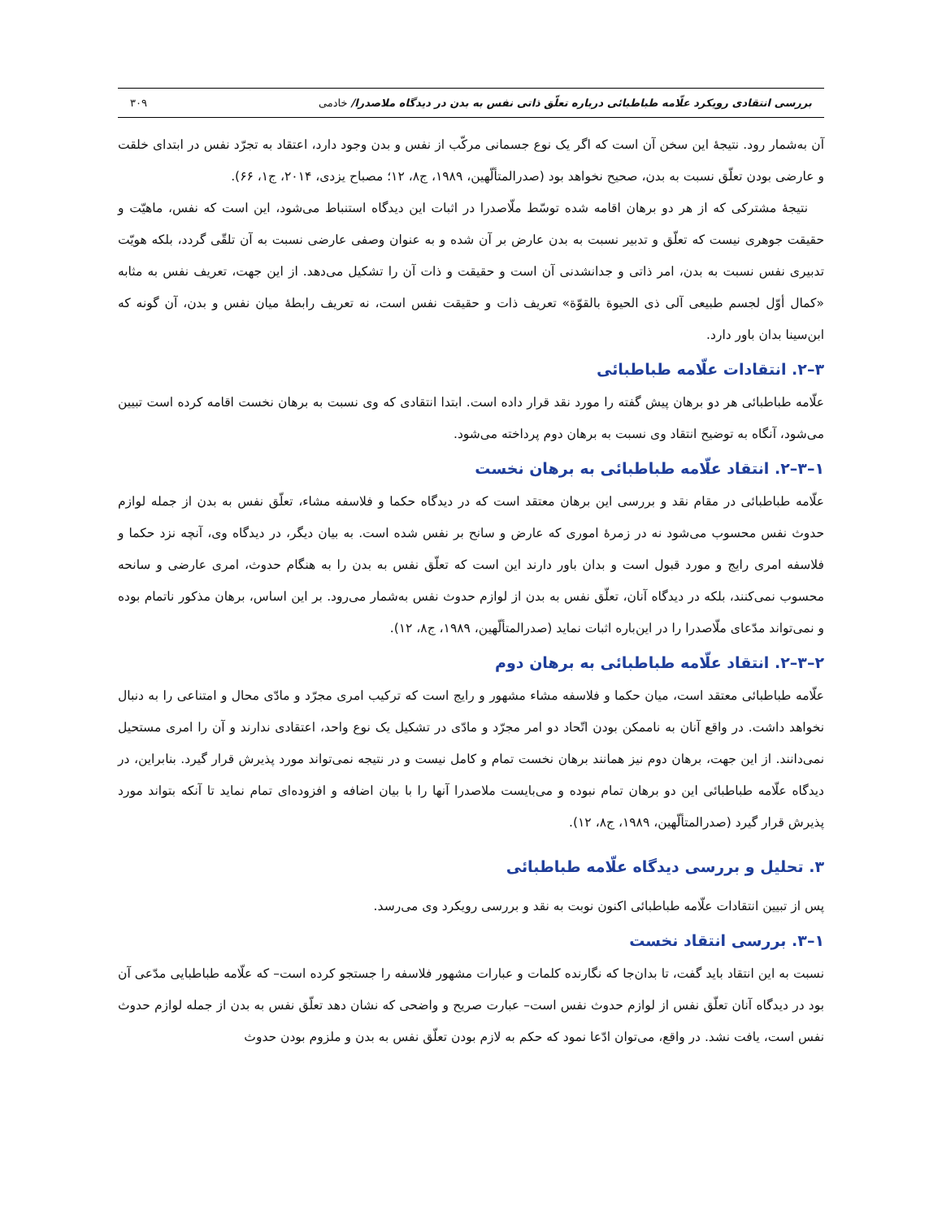بررسی انتقادی رویکرد علّامه طباطبائی درباره تعلّق ذاتی نفس به بدن در دیدگاه ملاصدرا/ خادمی ۳۰۹
آن به‌شمار رود. نتیجهٔ این سخن آن است که اگر یک نوع جسمانی مرکّب از نفس و بدن وجود دارد، اعتقاد به تجرّد نفس در ابتدای خلقت و عارضی بودن تعلّق نسبت به بدن، صحیح نخواهد بود (صدرالمتألّهین، ۱۹۸۹، ج۸، ۱۲؛ مصباح یزدی، ۲۰۱۴، ج۱، ۶۶).
نتیجهٔ مشترکی که از هر دو برهان اقامه شده توسّط ملّاصدرا در اثبات این دیدگاه استنباط می‌شود، این است که نفس، ماهیّت و حقیقت جوهری نیست که تعلّق و تدبیر نسبت به بدن عارض بر آن شده و به عنوان وصفی عارضی نسبت به آن تلقّی گردد، بلکه هویّت تدبیری نفس نسبت به بدن، امر ذاتی و جدانشدنی آن است و حقیقت و ذات آن را تشکیل می‌دهد. از این جهت، تعریف نفس به مثابه «کمال أوّل لجسم طبیعی آلی ذی الحیوة بالقوّة» تعریف ذات و حقیقت نفس است، نه تعریف رابطهٔ میان نفس و بدن، آن گونه که ابن‌سینا بدان باور دارد.
۳–۲. انتقادات علّامه طباطبائی
علّامه طباطبائی هر دو برهان پیش گفته را مورد نقد قرار داده است. ابتدا انتقادی که وی نسبت به برهان نخست اقامه کرده است تبیین می‌شود، آنگاه به توضیح انتقاد وی نسبت به برهان دوم پرداخته می‌شود.
۱–۳–۲. انتقاد علّامه طباطبائی به برهان نخست
علّامه طباطبائی در مقام نقد و بررسی این برهان معتقد است که در دیدگاه حکما و فلاسفه مشاء، تعلّق نفس به بدن از جمله لوازم حدوث نفس محسوب می‌شود نه در زمرهٔ اموری که عارض و سانح بر نفس شده است. به بیان دیگر، در دیدگاه وی، آنچه نزد حکما و فلاسفه امری رایج و مورد قبول است و بدان باور دارند این است که تعلّق نفس به بدن را به هنگام حدوث، امری عارضی و سانحه محسوب نمی‌کنند، بلکه در دیدگاه آنان، تعلّق نفس به بدن از لوازم حدوث نفس به‌شمار می‌رود. بر این اساس، برهان مذکور ناتمام بوده و نمی‌تواند مدّعای ملّاصدرا را در این‌باره اثبات نماید (صدرالمتألّهین، ۱۹۸۹، ج۸، ۱۲).
۲–۳–۲. انتقاد علّامه طباطبائی به برهان دوم
علّامه طباطبائی معتقد است، میان حکما و فلاسفه مشاء مشهور و رایج است که ترکیب امری مجرّد و مادّی محال و امتناعی را به دنبال نخواهد داشت. در واقع آنان به ناممکن بودن اتّحاد دو امر مجرّد و مادّی در تشکیل یک نوع واحد، اعتقادی ندارند و آن را امری مستحیل نمی‌دانند. از این جهت، برهان دوم نیز همانند برهان نخست تمام و کامل نیست و در نتیجه نمی‌تواند مورد پذیرش قرار گیرد. بنابراین، در دیدگاه علّامه طباطبائی این دو برهان تمام نبوده و می‌بایست ملاصدرا آنها را با بیان اضافه و افزوده‌ای تمام نماید تا آنکه بتواند مورد پذیرش قرار گیرد (صدرالمتألّهین، ۱۹۸۹، ج۸، ۱۲).
۳. تحلیل و بررسی دیدگاه علّامه طباطبائی
پس از تبیین انتقادات علّامه طباطبائی اکنون نوبت به نقد و بررسی رویکرد وی می‌رسد.
۱–۳. بررسی انتقاد نخست
نسبت به این انتقاد باید گفت، تا بدان‌جا که نگارنده کلمات و عبارات مشهور فلاسفه را جستجو کرده است– که علّامه طباطبایی مدّعی آن بود در دیدگاه آنان تعلّق نفس از لوازم حدوث نفس است– عبارت صریح و واضحی که نشان دهد تعلّق نفس به بدن از جمله لوازم حدوث نفس است، یافت نشد. در واقع، می‌توان ادّعا نمود که حکم به لازم بودن تعلّق نفس به بدن و ملزوم بودن حدوث